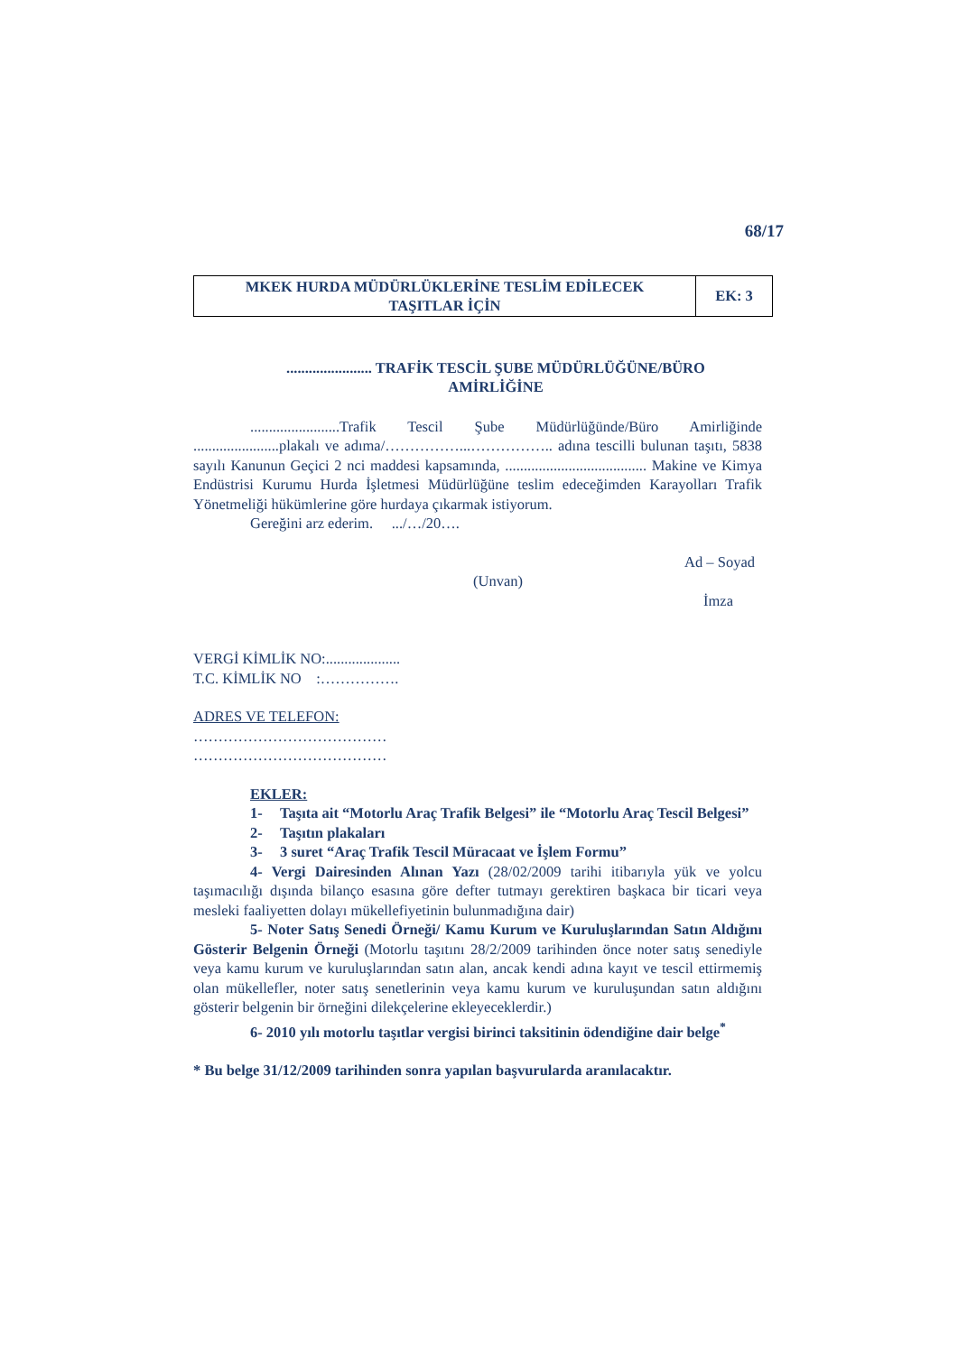68/17
| MKEK HURDA MÜDÜRLÜKLERİNE TESLİM EDİLECEK TAŞITLAR İÇİN | EK: 3 |
....................... TRAFİK TESCİL ŞUBE MÜDÜRLÜĞÜNE/BÜRO
AMİRLİĞİNE
........................Trafik Tescil Şube Müdürlüğünde/Büro Amirliğinde .......................plakalı ve adıma/……………...…………….. adına tescilli bulunan taşıtı, 5838 sayılı Kanunun Geçici 2 nci maddesi kapsamında, ...................................... Makine ve Kimya Endüstrisi Kurumu Hurda İşletmesi Müdürlüğüne teslim edeceğimden Karayolları Trafik Yönetmeliği hükümlerine göre hurdaya çıkarmak istiyorum.
Gereğini arz ederim. .../…/20….
Ad – Soyad
(Unvan)
İmza
VERGİ KİMLİK NO:....................
T.C. KİMLİK NO :…………….
ADRES VE TELEFON:
…………………………………
…………………………………
EKLER:
1- Taşıta ait “Motorlu Araç Trafik Belgesi” ile “Motorlu Araç Tescil Belgesi”
2- Taşıtın plakaları
3- 3 suret “Araç Trafik Tescil Müracaat ve İşlem Formu”
4- Vergi Dairesinden Alınan Yazı (28/02/2009 tarihi itibarıyla yük ve yolcu taşımacılığı dışında bilanço esasına göre defter tutmayı gerektiren başkaca bir ticari veya mesleki faaliyetten dolayı mükellefiyetinin bulunmadığına dair)
5- Noter Satış Senedi Örneği/ Kamu Kurum ve Kuruluşlarından Satın Aldığını Gösterir Belgenin Örneği (Motorlu taşıtını 28/2/2009 tarihinden önce noter satış senediyle veya kamu kurum ve kuruluşlarından satın alan, ancak kendi adına kayıt ve tescil ettirmemiş olan mükellefler, noter satış senetlerinin veya kamu kurum ve kuruluşundan satın aldığını gösterir belgenin bir örneğini dilekçelerine ekleyeceklerdir.)
6- 2010 yılı motorlu taşıtlar vergisi birinci taksitinin ödendiğine dair belge<sup>*</sup>
* Bu belge 31/12/2009 tarihinden sonra yapılan başvurularda aranılacaktır.